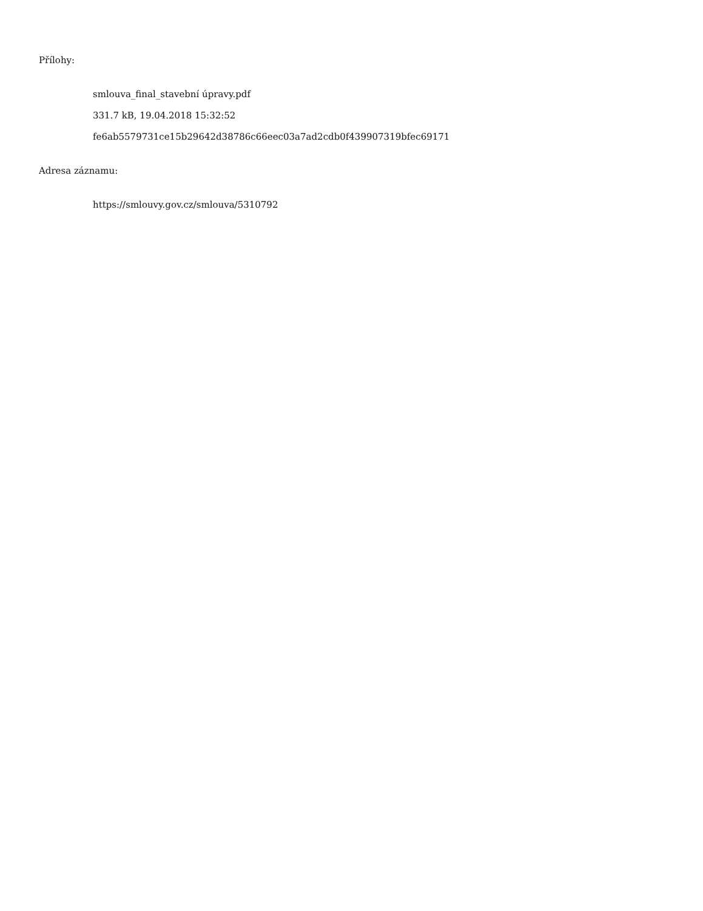Přílohy:
smlouva_final_stavební úpravy.pdf
331.7 kB, 19.04.2018 15:32:52
fe6ab5579731ce15b29642d38786c66eec03a7ad2cdb0f439907319bfec69171
Adresa záznamu:
https://smlouvy.gov.cz/smlouva/5310792